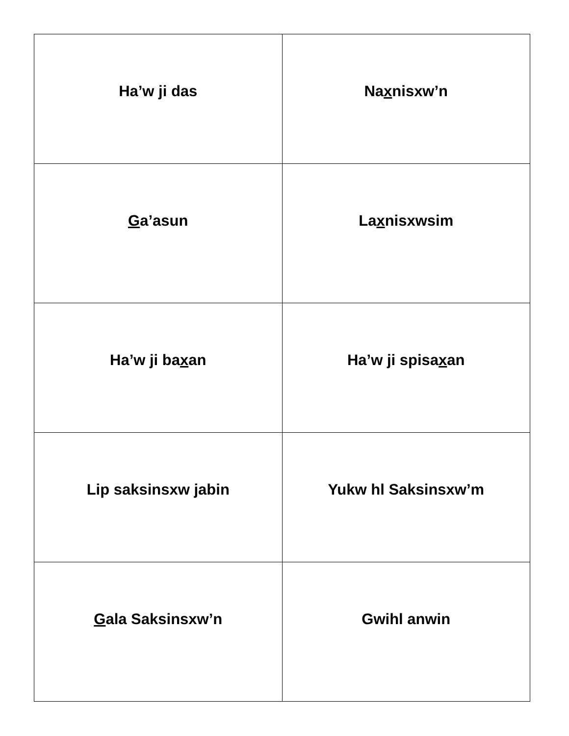| Ha’w ji das | Na x nisxw’n |
| G a’asun | La x nisxwsim |
| Ha’w ji ba x an | Ha’w ji spisa x an |
| Lip saksinsxw jabin | Yukw hl Saksinsxw’m |
| G ala Saksinsxw’n | Gwihl anwin |